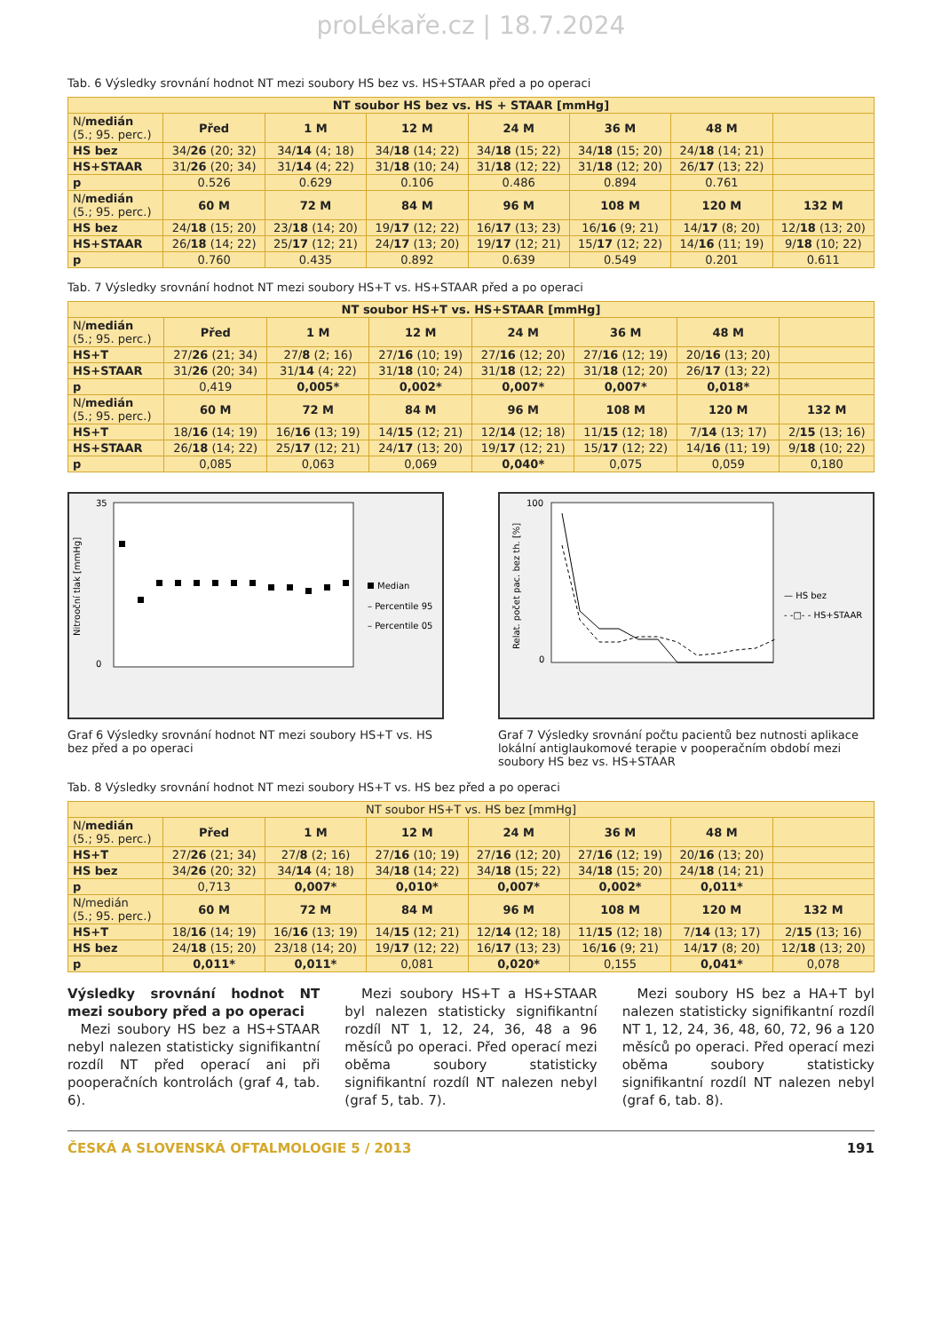proLékaře.cz | 18.7.2024
Tab. 6 Výsledky srovnání hodnot NT mezi soubory HS bez vs. HS+STAAR před a po operaci
| NT soubor HS bez vs. HS + STAAR [mmHg] | | | | | | | |
| --- | --- | --- | --- | --- | --- | --- | --- |
| N/ medián (5.; 95. perc.) | Před | 1 M | 12 M | 24 M | 36 M | 48 M | |
| HS bez | 34/ 26 (20; 32) | 34/ 14 (4; 18) | 34/ 18 (14; 22) | 34/ 18 (15; 22) | 34/ 18 (15; 20) | 24/ 18 (14; 21) | |
| HS+STAAR | 31/ 26 (20; 34) | 31/ 14 (4; 22) | 31/ 18 (10; 24) | 31/ 18 (12; 22) | 31/ 18 (12; 20) | 26/ 17 (13; 22) | |
| p | 0.526 | 0.629 | 0.106 | 0.486 | 0.894 | 0.761 | |
| N/ medián (5.; 95. perc.) | 60 M | 72 M | 84 M | 96 M | 108 M | 120 M | 132 M |
| HS bez | 24/ 18 (15; 20) | 23/ 18 (14; 20) | 19/ 17 (12; 22) | 16/ 17 (13; 23) | 16/ 16 (9; 21) | 14/ 17 (8; 20) | 12/ 18 (13; 20) |
| HS+STAAR | 26/ 18 (14; 22) | 25/ 17 (12; 21) | 24/ 17 (13; 20) | 19/ 17 (12; 21) | 15/ 17 (12; 22) | 14/ 16 (11; 19) | 9/ 18 (10; 22) |
| p | 0.760 | 0.435 | 0.892 | 0.639 | 0.549 | 0.201 | 0.611 |
Tab. 7 Výsledky srovnání hodnot NT mezi soubory HS+T vs. HS+STAAR před a po operaci
| NT soubor HS+T vs. HS+STAAR [mmHg] | | | | | | | |
| --- | --- | --- | --- | --- | --- | --- | --- |
| N/ medián (5.; 95. perc.) | Před | 1 M | 12 M | 24 M | 36 M | 48 M | |
| HS+T | 27/ 26 (21; 34) | 27/ 8 (2; 16) | 27/ 16 (10; 19) | 27/ 16 (12; 20) | 27/ 16 (12; 19) | 20/ 16 (13; 20) | |
| HS+STAAR | 31/ 26 (20; 34) | 31/ 14 (4; 22) | 31/ 18 (10; 24) | 31/ 18 (12; 22) | 31/ 18 (12; 20) | 26/ 17 (13; 22) | |
| p | 0,419 | 0,005* | 0,002* | 0,007* | 0,007* | 0,018* | |
| N/ medián (5.; 95. perc.) | 60 M | 72 M | 84 M | 96 M | 108 M | 120 M | 132 M |
| HS+T | 18/ 16 (14; 19) | 16/ 16 (13; 19) | 14/ 15 (12; 21) | 12/ 14 (12; 18) | 11/ 15 (12; 18) | 7/ 14 (13; 17) | 2/ 15 (13; 16) |
| HS+STAAR | 26/ 18 (14; 22) | 25/ 17 (12; 21) | 24/ 17 (13; 20) | 19/ 17 (12; 21) | 15/ 17 (12; 22) | 14/ 16 (11; 19) | 9/ 18 (10; 22) |
| p | 0,085 | 0,063 | 0,069 | 0,040* | 0,075 | 0,059 | 0,180 |
Nitrooční tlak [mmHg]
35
0
Median
– Percentile 95
– Percentile 05
Graf 6 Výsledky srovnání hodnot NT mezi soubory HS+T vs. HS bez před a po operaci
Relat. počet pac. bez th. [%]
100
0
— HS bez
- -□- - HS+STAAR
Graf 7 Výsledky srovnání počtu pacientů bez nutnosti aplikace lokální antiglaukomové terapie v pooperačním období mezi soubory HS bez vs. HS+STAAR
Tab. 8 Výsledky srovnání hodnot NT mezi soubory HS+T vs. HS bez před a po operaci
| NT soubor HS+T vs. HS bez [mmHg] | | | | | | | |
| --- | --- | --- | --- | --- | --- | --- | --- |
| N/ medián (5.; 95. perc.) | Před | 1 M | 12 M | 24 M | 36 M | 48 M | |
| HS+T | 27/ 26 (21; 34) | 27/ 8 (2; 16) | 27/ 16 (10; 19) | 27/ 16 (12; 20) | 27/ 16 (12; 19) | 20/ 16 (13; 20) | |
| HS bez | 34/ 26 (20; 32) | 34/ 14 (4; 18) | 34/ 18 (14; 22) | 34/ 18 (15; 22) | 34/ 18 (15; 20) | 24/ 18 (14; 21) | |
| p | 0,713 | 0,007* | 0,010* | 0,007* | 0,002* | 0,011* | |
| N/medián (5.; 95. perc.) | 60 M | 72 M | 84 M | 96 M | 108 M | 120 M | 132 M |
| HS+T | 18/ 16 (14; 19) | 16/ 16 (13; 19) | 14/ 15 (12; 21) | 12/ 14 (12; 18) | 11/ 15 (12; 18) | 7/ 14 (13; 17) | 2/ 15 (13; 16) |
| HS bez | 24/ 18 (15; 20) | 23/18 (14; 20) | 19/ 17 (12; 22) | 16/ 17 (13; 23) | 16/ 16 (9; 21) | 14/ 17 (8; 20) | 12/ 18 (13; 20) |
| p | 0,011* | 0,011* | 0,081 | 0,020* | 0,155 | 0,041* | 0,078 |
Výsledky srovnání hodnot NT mezi soubory před a po operaci
Mezi soubory HS bez a HS+STAAR nebyl nalezen statisticky signifikantní rozdíl NT před operací ani při pooperačních kontrolách (graf 4, tab. 6).
Mezi soubory HS+T a HS+STAAR byl nalezen statisticky signifikantní rozdíl NT 1, 12, 24, 36, 48 a 96 měsíců po operaci. Před operací mezi oběma soubory statisticky signifikantní rozdíl NT nalezen nebyl (graf 5, tab. 7).
Mezi soubory HS bez a HA+T byl nalezen statisticky signifikantní rozdíl NT 1, 12, 24, 36, 48, 60, 72, 96 a 120 měsíců po operaci. Před operací mezi oběma soubory statisticky signifikantní rozdíl NT nalezen nebyl (graf 6, tab. 8).
ČESKÁ A SLOVENSKÁ OFTALMOLOGIE 5 / 2013 191